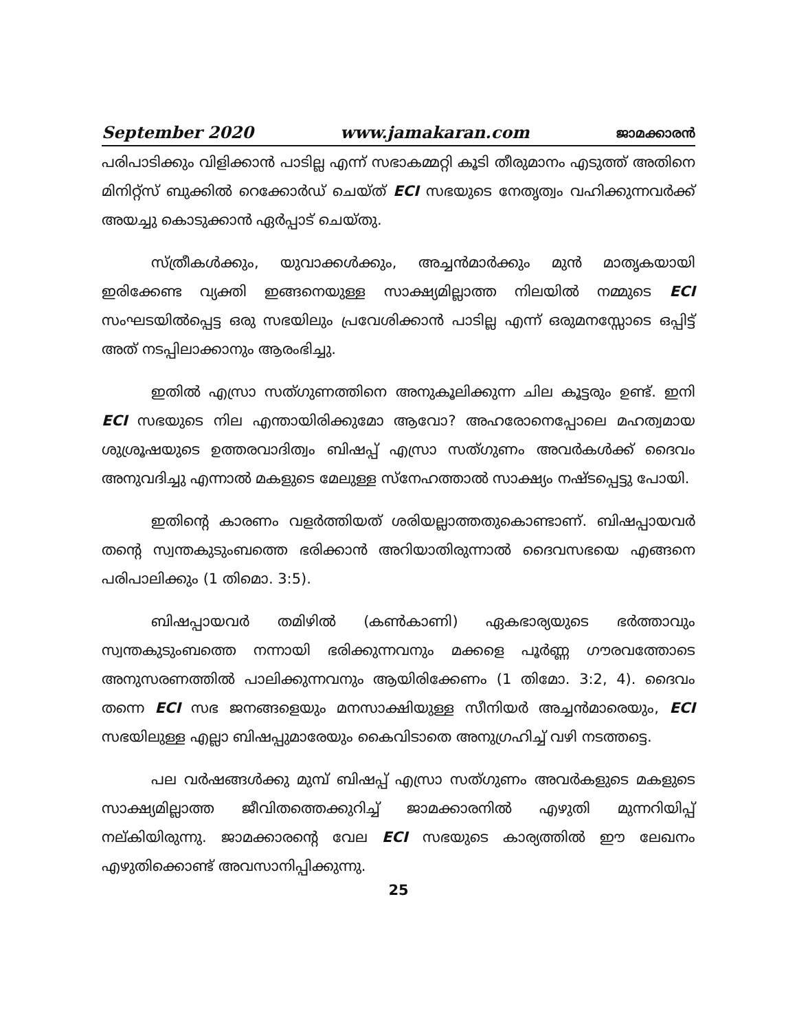September 2020 www.jamakaran.com ജാമക്കാരൻ
പരിപാടിക്കും വിളിക്കാൻ പാടില്ല എന്ന് സഭാകമ്മറ്റി കൂടി തീരുമാനം എടുത്ത് അതിനെ മിനിറ്റ്സ് ബുക്കിൽ റെക്കോർഡ് ചെയ്ത് ECI സഭയുടെ നേതൃത്വം വഹിക്കുന്നവർക്ക് അയച്ചു കൊടുക്കാൻ ഏർപ്പാട് ചെയ്തു.
സ്ത്രീകൾക്കും, യുവാക്കൾക്കും, അച്ചൻമാർക്കും മുൻ മാതൃകയായി ഇരിക്കേണ്ട വ്യക്തി ഇങ്ങനെയുള്ള സാക്ഷ്യമില്ലാത്ത നിലയിൽ നമ്മുടെ ECI സംഘടയിൽപ്പെട്ട ഒരു സഭയിലും പ്രവേശിക്കാൻ പാടില്ല എന്ന് ഒരുമനസ്സോടെ ഒപ്പിട്ട് അത് നടപ്പിലാക്കാനും ആരംഭിച്ചു.
ഇതിൽ എസ്രാ സത്ഗുണത്തിനെ അനുകൂലിക്കുന്ന ചില കൂട്ടരും ഉണ്ട്. ഇനി ECI സഭയുടെ നില എന്തായിരിക്കുമോ ആവോ? അഹരോനെപ്പോലെ മഹത്വമായ ശുശ്രൂഷയുടെ ഉത്തരവാദിത്വം ബിഷപ്പ് എസ്രാ സത്ഗുണം അവർകൾക്ക് ദൈവം അനുവദിച്ചു എന്നാൽ മകളുടെ മേലുള്ള സ്നേഹത്താൽ സാക്ഷ്യം നഷ്ടപ്പെട്ടു പോയി.
ഇതിന്റെ കാരണം വളർത്തിയത് ശരിയല്ലാത്തതുകൊണ്ടാണ്. ബിഷപ്പായവർ തന്റെ സ്വന്തകുടുംബത്തെ ഭരിക്കാൻ അറിയാതിരുന്നാൽ ദൈവസഭയെ എങ്ങനെ പരിപാലിക്കും (1 തിമൊ. 3:5).
ബിഷപ്പായവർ തമിഴിൽ (കൺകാണി) ഏകഭാര്യയുടെ ഭർത്താവും സ്വന്തകുടുംബത്തെ നന്നായി ഭരിക്കുന്നവനും മക്കളെ പൂർണ്ണ ഗൗരവത്തോടെ അനുസരണത്തിൽ പാലിക്കുന്നവനും ആയിരിക്കേണം (1 തിമോ. 3:2, 4). ദൈവം തന്നെ ECI സഭ ജനങ്ങളെയും മനസാക്ഷിയുള്ള സീനിയർ അച്ചൻമാരെയും, ECI സഭയിലുള്ള എല്ലാ ബിഷപ്പുമാരേയും കൈവിടാതെ അനുഗ്രഹിച്ച് വഴി നടത്തട്ടെ.
പല വർഷങ്ങൾക്കു മുമ്പ് ബിഷപ്പ് എസ്രാ സത്ഗുണം അവർകളുടെ മകളുടെ സാക്ഷ്യമില്ലാത്ത ജീവിതത്തെക്കുറിച്ച് ജാമക്കാരനിൽ എഴുതി മുന്നറിയിപ്പ് നല്കിയിരുന്നു. ജാമക്കാരന്റെ വേല ECI സഭയുടെ കാര്യത്തിൽ ഈ ലേഖനം എഴുതിക്കൊണ്ട് അവസാനിപ്പിക്കുന്നു.
25